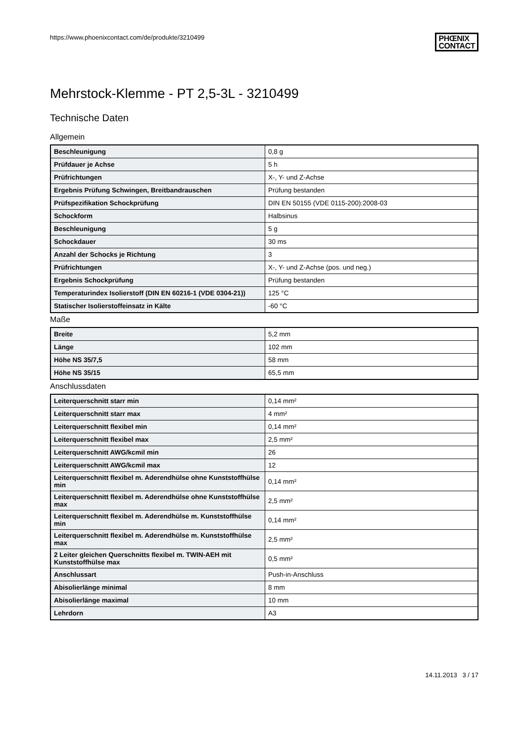https://www.phoenixcontact.com/de/produkte/3210499 PHŒNIX
CONTACT
Mehrstock-Klemme - PT 2,5-3L - 3210499
Technische Daten
Allgemein
| Beschleunigung | 0,8 g |
| Prüfdauer je Achse | 5 h |
| Prüfrichtungen | X-, Y- und Z-Achse |
| Ergebnis Prüfung Schwingen, Breitbandrauschen | Prüfung bestanden |
| Prüfspezifikation Schockprüfung | DIN EN 50155 (VDE 0115-200):2008-03 |
| Schockform | Halbsinus |
| Beschleunigung | 5 g |
| Schockdauer | 30 ms |
| Anzahl der Schocks je Richtung | 3 |
| Prüfrichtungen | X-, Y- und Z-Achse (pos. und neg.) |
| Ergebnis Schockprüfung | Prüfung bestanden |
| Temperaturindex Isolierstoff (DIN EN 60216-1 (VDE 0304-21)) | 125 °C |
| Statischer Isolierstoffeinsatz in Kälte | -60 °C |
Maße
| Breite | 5,2 mm |
| Länge | 102 mm |
| Höhe NS 35/7,5 | 58 mm |
| Höhe NS 35/15 | 65,5 mm |
Anschlussdaten
| Leiterquerschnitt starr min | 0,14 mm² |
| Leiterquerschnitt starr max | 4 mm² |
| Leiterquerschnitt flexibel min | 0,14 mm² |
| Leiterquerschnitt flexibel max | 2,5 mm² |
| Leiterquerschnitt AWG/kcmil min | 26 |
| Leiterquerschnitt AWG/kcmil max | 12 |
| Leiterquerschnitt flexibel m. Aderendhülse ohne Kunststoffhülse min | 0,14 mm² |
| Leiterquerschnitt flexibel m. Aderendhülse ohne Kunststoffhülse max | 2,5 mm² |
| Leiterquerschnitt flexibel m. Aderendhülse m. Kunststoffhülse min | 0,14 mm² |
| Leiterquerschnitt flexibel m. Aderendhülse m. Kunststoffhülse max | 2,5 mm² |
| 2 Leiter gleichen Querschnitts flexibel m. TWIN-AEH mit Kunststoffhülse max | 0,5 mm² |
| Anschlussart | Push-in-Anschluss |
| Abisolierlänge minimal | 8 mm |
| Abisolierlänge maximal | 10 mm |
| Lehrdorn | A3 |
14.11.2013 3 / 17